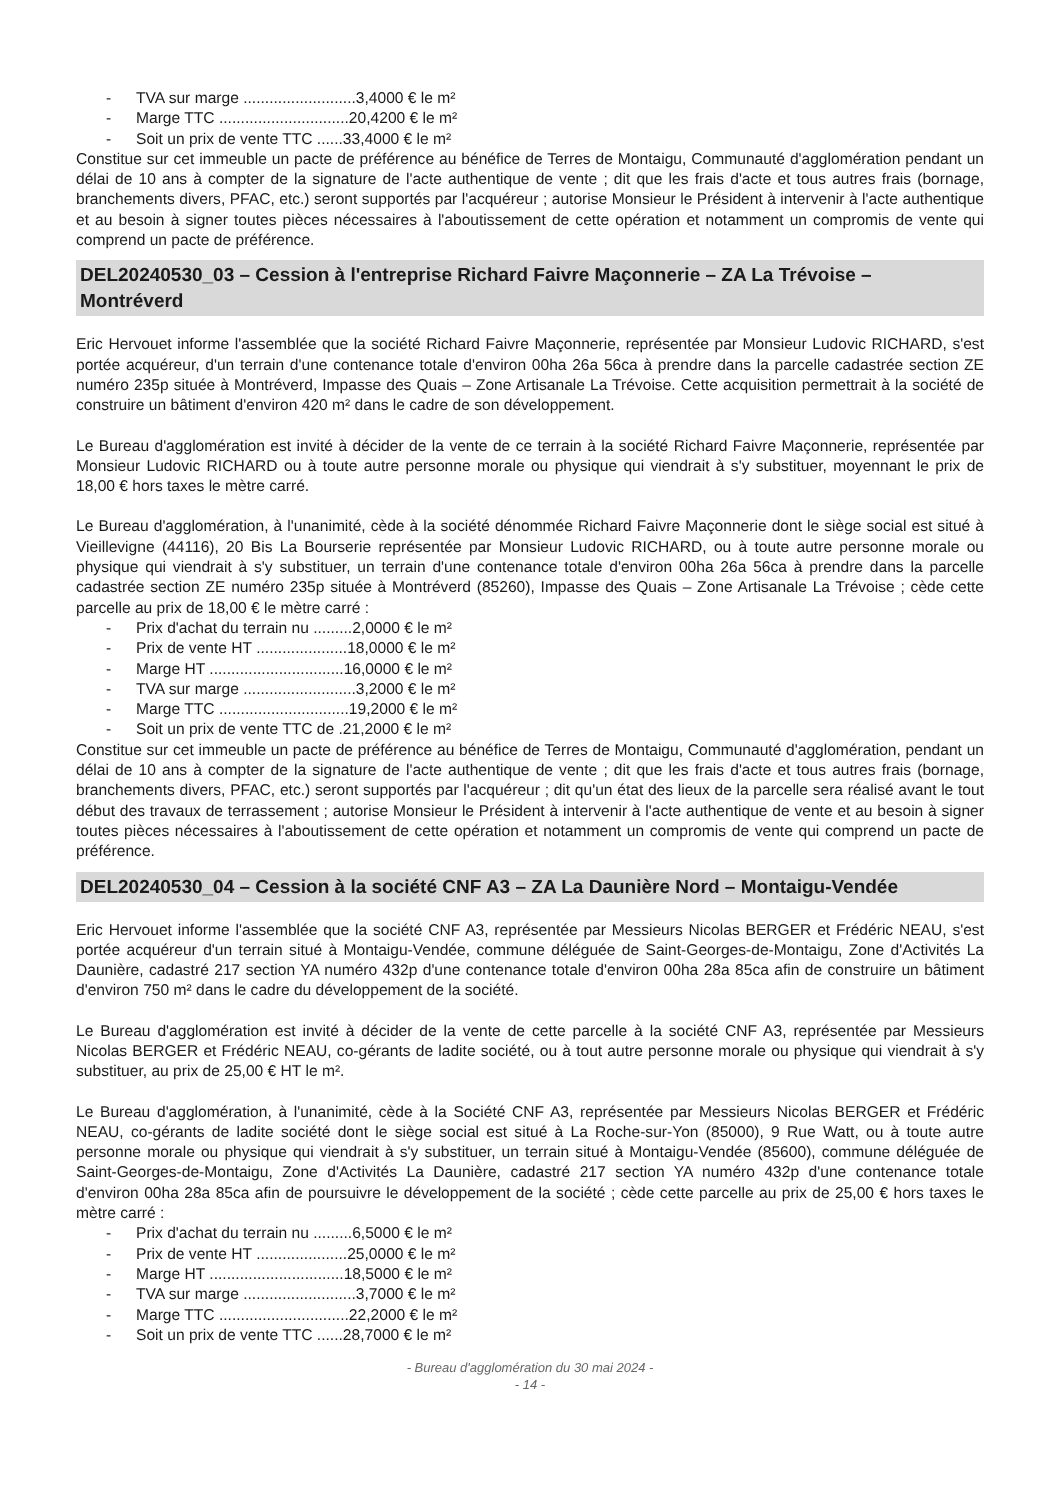- TVA sur marge ..........................3,4000 € le m²
- Marge TTC ..............................20,4200 € le m²
- Soit un prix de vente TTC ......33,4000 € le m²
Constitue sur cet immeuble un pacte de préférence au bénéfice de Terres de Montaigu, Communauté d'agglomération pendant un délai de 10 ans à compter de la signature de l'acte authentique de vente ; dit que les frais d'acte et tous autres frais (bornage, branchements divers, PFAC, etc.) seront supportés par l'acquéreur ; autorise Monsieur le Président à intervenir à l'acte authentique et au besoin à signer toutes pièces nécessaires à l'aboutissement de cette opération et notamment un compromis de vente qui comprend un pacte de préférence.
DEL20240530_03 – Cession à l'entreprise Richard Faivre Maçonnerie – ZA La Trévoise – Montréverd
Eric Hervouet informe l'assemblée que la société Richard Faivre Maçonnerie, représentée par Monsieur Ludovic RICHARD, s'est portée acquéreur, d'un terrain d'une contenance totale d'environ 00ha 26a 56ca à prendre dans la parcelle cadastrée section ZE numéro 235p située à Montréverd, Impasse des Quais – Zone Artisanale La Trévoise. Cette acquisition permettrait à la société de construire un bâtiment d'environ 420 m² dans le cadre de son développement.
Le Bureau d'agglomération est invité à décider de la vente de ce terrain à la société Richard Faivre Maçonnerie, représentée par Monsieur Ludovic RICHARD ou à toute autre personne morale ou physique qui viendrait à s'y substituer, moyennant le prix de 18,00 € hors taxes le mètre carré.
Le Bureau d'agglomération, à l'unanimité, cède à la société dénommée Richard Faivre Maçonnerie dont le siège social est situé à Vieillevigne (44116), 20 Bis La Bourserie représentée par Monsieur Ludovic RICHARD, ou à toute autre personne morale ou physique qui viendrait à s'y substituer, un terrain d'une contenance totale d'environ 00ha 26a 56ca à prendre dans la parcelle cadastrée section ZE numéro 235p située à Montréverd (85260), Impasse des Quais – Zone Artisanale La Trévoise ; cède cette parcelle au prix de 18,00 € le mètre carré :
- Prix d'achat du terrain nu .........2,0000 € le m²
- Prix de vente HT .....................18,0000 € le m²
- Marge HT ...............................16,0000 € le m²
- TVA sur marge ..........................3,2000 € le m²
- Marge TTC ..............................19,2000 € le m²
- Soit un prix de vente TTC de .21,2000 € le m²
Constitue sur cet immeuble un pacte de préférence au bénéfice de Terres de Montaigu, Communauté d'agglomération, pendant un délai de 10 ans à compter de la signature de l'acte authentique de vente ; dit que les frais d'acte et tous autres frais (bornage, branchements divers, PFAC, etc.) seront supportés par l'acquéreur ; dit qu'un état des lieux de la parcelle sera réalisé avant le tout début des travaux de terrassement ; autorise Monsieur le Président à intervenir à l'acte authentique de vente et au besoin à signer toutes pièces nécessaires à l'aboutissement de cette opération et notamment un compromis de vente qui comprend un pacte de préférence.
DEL20240530_04 – Cession à la société CNF A3 – ZA La Daunière Nord – Montaigu-Vendée
Eric Hervouet informe l'assemblée que la société CNF A3, représentée par Messieurs Nicolas BERGER et Frédéric NEAU, s'est portée acquéreur d'un terrain situé à Montaigu-Vendée, commune déléguée de Saint-Georges-de-Montaigu, Zone d'Activités La Daunière, cadastré 217 section YA numéro 432p d'une contenance totale d'environ 00ha 28a 85ca afin de construire un bâtiment d'environ 750 m² dans le cadre du développement de la société.
Le Bureau d'agglomération est invité à décider de la vente de cette parcelle à la société CNF A3, représentée par Messieurs Nicolas BERGER et Frédéric NEAU, co-gérants de ladite société, ou à tout autre personne morale ou physique qui viendrait à s'y substituer, au prix de 25,00 € HT le m².
Le Bureau d'agglomération, à l'unanimité, cède à la Société CNF A3, représentée par Messieurs Nicolas BERGER et Frédéric NEAU, co-gérants de ladite société dont le siège social est situé à La Roche-sur-Yon (85000), 9 Rue Watt, ou à toute autre personne morale ou physique qui viendrait à s'y substituer, un terrain situé à Montaigu-Vendée (85600), commune déléguée de Saint-Georges-de-Montaigu, Zone d'Activités La Daunière, cadastré 217 section YA numéro 432p d'une contenance totale d'environ 00ha 28a 85ca afin de poursuivre le développement de la société ; cède cette parcelle au prix de 25,00 € hors taxes le mètre carré :
- Prix d'achat du terrain nu .........6,5000 € le m²
- Prix de vente HT .....................25,0000 € le m²
- Marge HT ...............................18,5000 € le m²
- TVA sur marge ..........................3,7000 € le m²
- Marge TTC ..............................22,2000 € le m²
- Soit un prix de vente TTC ......28,7000 € le m²
- Bureau d'agglomération du 30 mai 2024 -
- 14 -